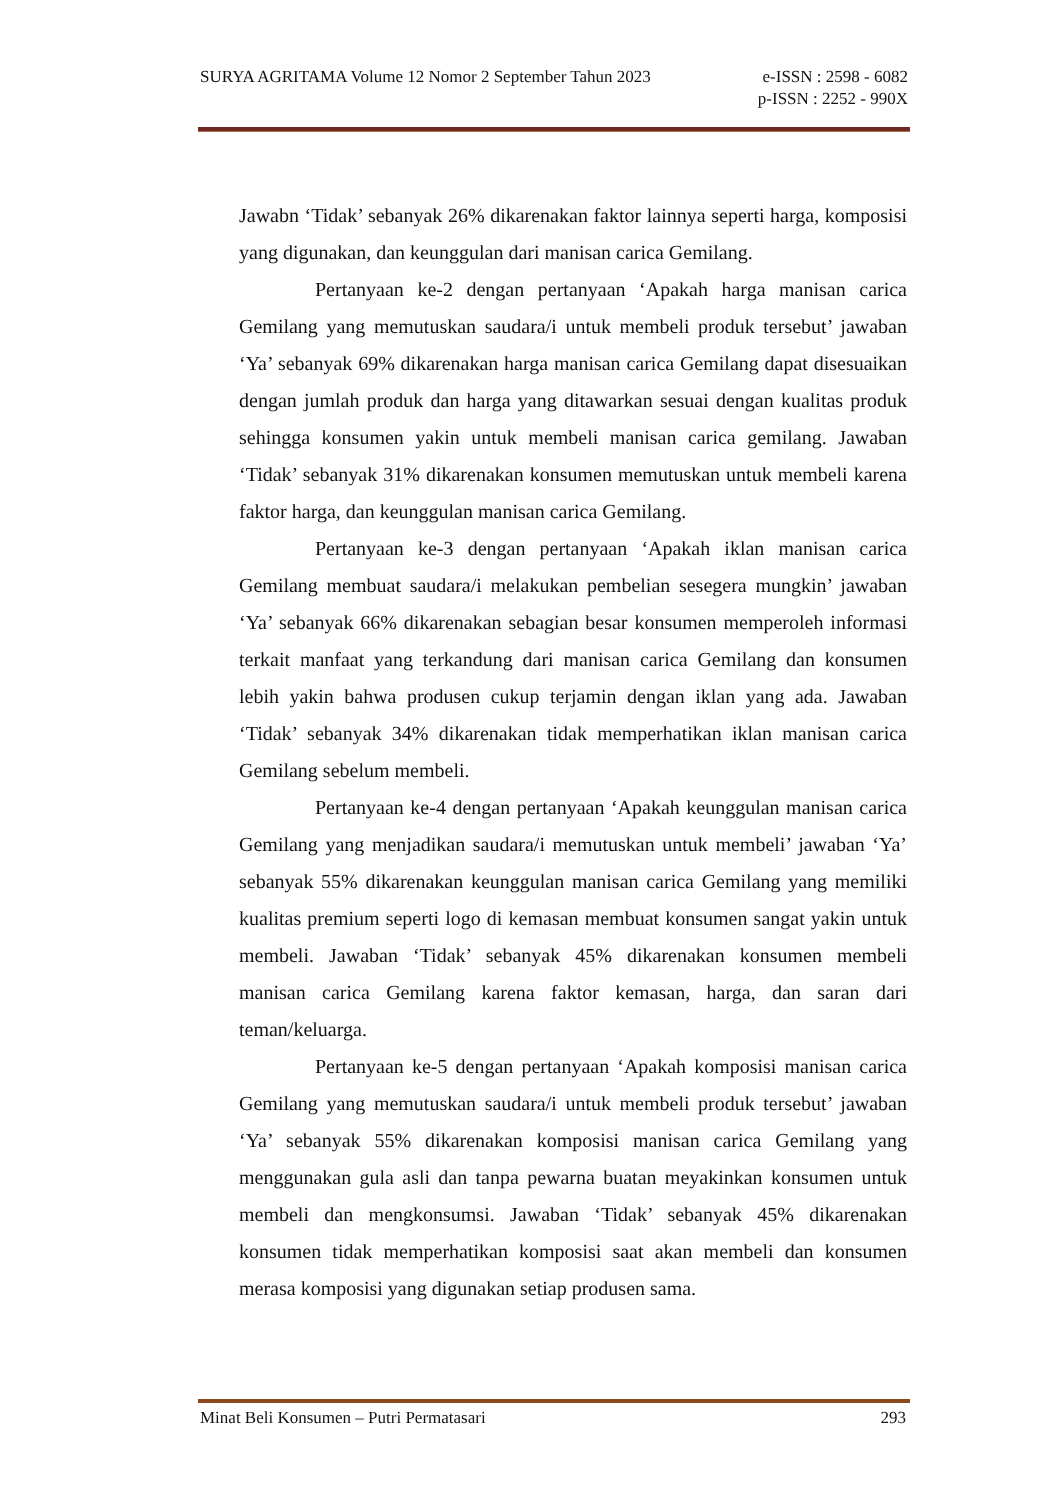SURYA AGRITAMA Volume 12 Nomor 2 September Tahun 2023 e-ISSN : 2598 - 6082
p-ISSN : 2252 - 990X
Jawabn ‘Tidak’ sebanyak 26% dikarenakan faktor lainnya seperti harga, komposisi yang digunakan, dan keunggulan dari manisan carica Gemilang.
Pertanyaan ke-2 dengan pertanyaan ‘Apakah harga manisan carica Gemilang yang memutuskan saudara/i untuk membeli produk tersebut’ jawaban ‘Ya’ sebanyak 69% dikarenakan harga manisan carica Gemilang dapat disesuaikan dengan jumlah produk dan harga yang ditawarkan sesuai dengan kualitas produk sehingga konsumen yakin untuk membeli manisan carica gemilang. Jawaban ‘Tidak’ sebanyak 31% dikarenakan konsumen memutuskan untuk membeli karena faktor harga, dan keunggulan manisan carica Gemilang.
Pertanyaan ke-3 dengan pertanyaan ‘Apakah iklan manisan carica Gemilang membuat saudara/i melakukan pembelian sesegera mungkin’ jawaban ‘Ya’ sebanyak 66% dikarenakan sebagian besar konsumen memperoleh informasi terkait manfaat yang terkandung dari manisan carica Gemilang dan konsumen lebih yakin bahwa produsen cukup terjamin dengan iklan yang ada. Jawaban ‘Tidak’ sebanyak 34% dikarenakan tidak memperhatikan iklan manisan carica Gemilang sebelum membeli.
Pertanyaan ke-4 dengan pertanyaan ‘Apakah keunggulan manisan carica Gemilang yang menjadikan saudara/i memutuskan untuk membeli’ jawaban ‘Ya’ sebanyak 55% dikarenakan keunggulan manisan carica Gemilang yang memiliki kualitas premium seperti logo di kemasan membuat konsumen sangat yakin untuk membeli. Jawaban ‘Tidak’ sebanyak 45% dikarenakan konsumen membeli manisan carica Gemilang karena faktor kemasan, harga, dan saran dari teman/keluarga.
Pertanyaan ke-5 dengan pertanyaan ‘Apakah komposisi manisan carica Gemilang yang memutuskan saudara/i untuk membeli produk tersebut’ jawaban ‘Ya’ sebanyak 55% dikarenakan komposisi manisan carica Gemilang yang menggunakan gula asli dan tanpa pewarna buatan meyakinkan konsumen untuk membeli dan mengkonsumsi. Jawaban ‘Tidak’ sebanyak 45% dikarenakan konsumen tidak memperhatikan komposisi saat akan membeli dan konsumen merasa komposisi yang digunakan setiap produsen sama.
Minat Beli Konsumen – Putri Permatasari 293